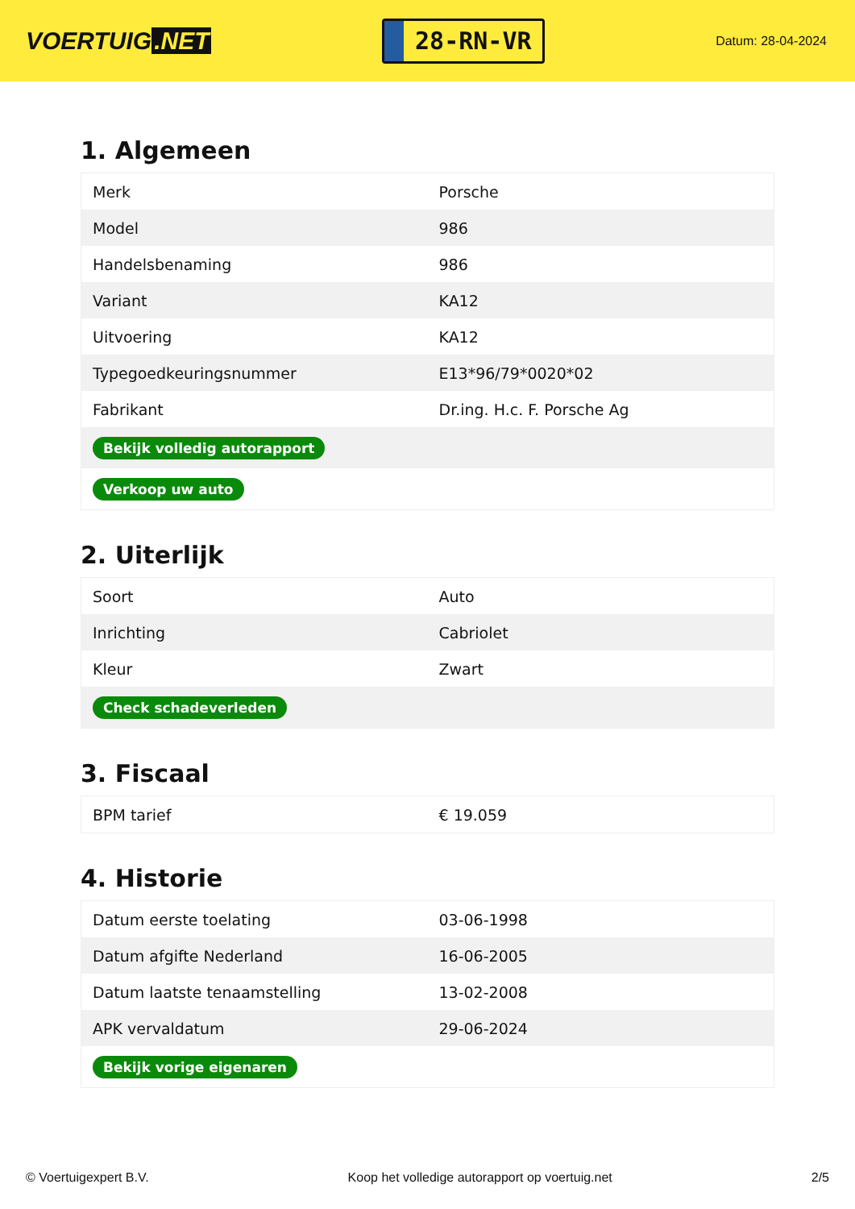VOERTUIG.NET
28-RN-VR
Datum: 28-04-2024
1. Algemeen
| Merk | Porsche |
| Model | 986 |
| Handelsbenaming | 986 |
| Variant | KA12 |
| Uitvoering | KA12 |
| Typegoedkeuringsnummer | E13*96/79*0020*02 |
| Fabrikant | Dr.ing. H.c. F. Porsche Ag |
| Bekijk volledig autorapport | |
| Verkoop uw auto | |
2. Uiterlijk
| Soort | Auto |
| Inrichting | Cabriolet |
| Kleur | Zwart |
| Check schadeverleden | |
3. Fiscaal
| BPM tarief | € 19.059 |
4. Historie
| Datum eerste toelating | 03-06-1998 |
| Datum afgifte Nederland | 16-06-2005 |
| Datum laatste tenaamstelling | 13-02-2008 |
| APK vervaldatum | 29-06-2024 |
| Bekijk vorige eigenaren | |
© Voertuigexpert B.V. Koop het volledige autorapport op voertuig.net 2/5